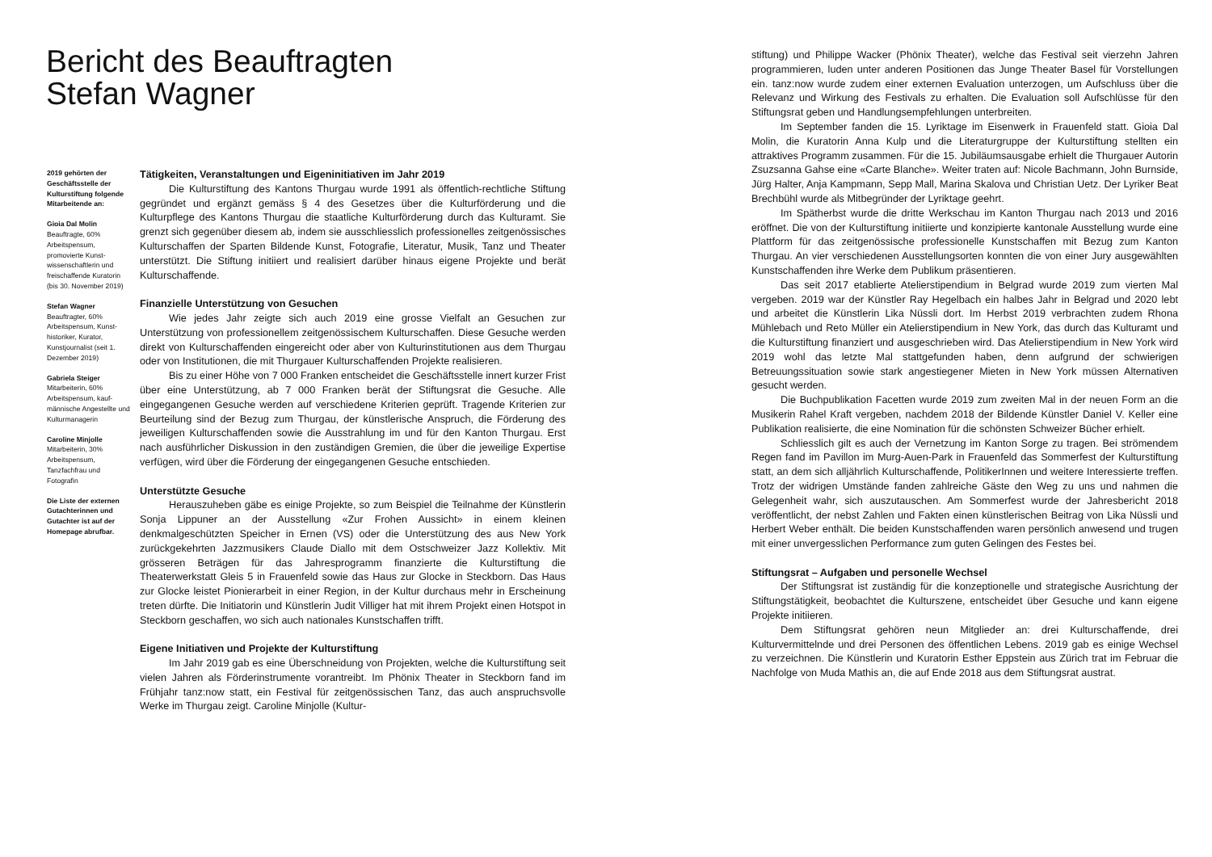Bericht des Beauftragten
Stefan Wagner
2019 gehörten der Geschäftsstelle der Kulturstiftung folgende Mitarbei­tende an:
Gioia Dal Molin
Beauftragte, 60% Arbeitspensum, promovierte Kunst­wissenschaftlerin und freischaffende Kuratorin (bis 30. November 2019)
Stefan Wagner
Beauftragter, 60% Arbeitspensum, Kunst­historiker, Kurator, Kunstjournalist (seit 1. Dezember 2019)
Gabriela Steiger
Mitarbeiterin, 60% Arbeitspensum, kauf­männische Angestellte und Kulturmanagerin
Caroline Minjolle
Mitarbeiterin, 30% Arbeitspensum, Tanzfachfrau und Fotografin
Die Liste der externen Gutachterinnen und Gutachter ist auf der Homepage abrufbar.
Tätigkeiten, Veranstaltungen und Eigeninitiativen im Jahr 2019
Die Kulturstiftung des Kantons Thurgau wurde 1991 als öffentlich-rechtliche Stiftung gegründet und ergänzt gemäss § 4 des Gesetzes über die Kulturförderung und die Kulturpflege des Kantons Thurgau die staatliche Kulturförderung durch das Kulturamt. Sie grenzt sich gegenüber diesem ab, indem sie ausschliesslich professionelles zeitgenössisches Kulturschaffen der Sparten Bildende Kunst, Fotografie, Literatur, Musik, Tanz und Theater unterstützt. Die Stiftung initiiert und realisiert darüber hinaus eigene Projekte und berät Kulturschaffende.
Finanzielle Unterstützung von Gesuchen
Wie jedes Jahr zeigte sich auch 2019 eine grosse Vielfalt an Gesuchen zur Unterstützung von professionellem zeitgenössischem Kulturschaffen. Diese Gesuche werden direkt von Kulturschaffenden eingereicht oder aber von Kulturinstitutionen aus dem Thurgau oder von Institutionen, die mit Thurgauer Kulturschaffenden Projekte realisieren.
Bis zu einer Höhe von 7 000 Franken entscheidet die Geschäftsstelle innert kurzer Frist über eine Unterstützung, ab 7 000 Franken berät der Stiftungsrat die Gesuche. Alle eingegangenen Gesuche werden auf verschiedene Kriterien geprüft. Tragende Kriterien zur Beurteilung sind der Bezug zum Thurgau, der künstlerische Anspruch, die Förderung des jeweiligen Kulturschaffenden sowie die Ausstrahlung im und für den Kanton Thurgau. Erst nach ausführlicher Diskussion in den zuständigen Gremien, die über die jeweilige Expertise verfügen, wird über die Förderung der eingegangenen Gesuche entschieden.
Unterstützte Gesuche
Herauszuheben gäbe es einige Projekte, so zum Beispiel die Teilnahme der Künstlerin Sonja Lippuner an der Ausstellung «Zur Frohen Aussicht» in einem kleinen denkmalgeschützten Speicher in Ernen (VS) oder die Unterstützung des aus New York zurückgekehrten Jazzmusikers Claude Diallo mit dem Ostschweizer Jazz Kollektiv. Mit grösseren Beträgen für das Jahresprogramm finanzierte die Kulturstiftung die Theaterwerkstatt Gleis 5 in Frauenfeld sowie das Haus zur Glocke in Steckborn. Das Haus zur Glocke leistet Pionierarbeit in einer Region, in der Kultur durchaus mehr in Erscheinung treten dürfte. Die Initiatorin und Künstlerin Judit Villiger hat mit ihrem Projekt einen Hotspot in Steckborn geschaffen, wo sich auch nationales Kunstschaffen trifft.
Eigene Initiativen und Projekte der Kulturstiftung
Im Jahr 2019 gab es eine Überschneidung von Projekten, welche die Kulturstiftung seit vielen Jahren als Förderinstrumente vorantreibt. Im Phönix Theater in Steckborn fand im Frühjahr tanz:now statt, ein Festival für zeitgenössischen Tanz, das auch anspruchsvolle Werke im Thurgau zeigt. Caroline Minjolle (Kultur-
stiftung) und Philippe Wacker (Phönix Theater), welche das Festival seit vierzehn Jahren programmieren, luden unter anderen Positionen das Junge Theater Basel für Vorstellungen ein. tanz:now wurde zudem einer externen Evaluation unterzogen, um Aufschluss über die Relevanz und Wirkung des Festivals zu erhalten. Die Evaluation soll Aufschlüsse für den Stiftungsrat geben und Handlungsempfehlungen unterbreiten.
Im September fanden die 15. Lyriktage im Eisenwerk in Frauenfeld statt. Gioia Dal Molin, die Kuratorin Anna Kulp und die Literaturgruppe der Kulturstiftung stellten ein attraktives Programm zusammen. Für die 15. Jubiläumsausgabe erhielt die Thurgauer Autorin Zsuzsanna Gahse eine «Carte Blanche». Weiter traten auf: Nicole Bachmann, John Burnside, Jürg Halter, Anja Kampmann, Sepp Mall, Marina Skalova und Christian Uetz. Der Lyriker Beat Brechbühl wurde als Mitbegründer der Lyriktage geehrt.
Im Spätherbst wurde die dritte Werkschau im Kanton Thurgau nach 2013 und 2016 eröffnet. Die von der Kulturstiftung initiierte und konzipierte kantonale Ausstellung wurde eine Plattform für das zeitgenössische professionelle Kunstschaffen mit Bezug zum Kanton Thurgau. An vier verschiedenen Ausstellungsorten konnten die von einer Jury ausgewählten Kunstschaffenden ihre Werke dem Publikum präsentieren.
Das seit 2017 etablierte Atelierstipendium in Belgrad wurde 2019 zum vierten Mal vergeben. 2019 war der Künstler Ray Hegelbach ein halbes Jahr in Belgrad und 2020 lebt und arbeitet die Künstlerin Lika Nüssli dort. Im Herbst 2019 verbrachten zudem Rhona Mühlebach und Reto Müller ein Atelierstipendium in New York, das durch das Kulturamt und die Kulturstiftung finanziert und ausgeschrieben wird. Das Atelierstipendium in New York wird 2019 wohl das letzte Mal stattgefunden haben, denn aufgrund der schwierigen Betreuungssituation sowie stark angestiegener Mieten in New York müssen Alternativen gesucht werden.
Die Buchpublikation Facetten wurde 2019 zum zweiten Mal in der neuen Form an die Musikerin Rahel Kraft vergeben, nachdem 2018 der Bildende Künstler Daniel V. Keller eine Publikation realisierte, die eine Nomination für die schönsten Schweizer Bücher erhielt.
Schliesslich gilt es auch der Vernetzung im Kanton Sorge zu tragen. Bei strömendem Regen fand im Pavillon im Murg-Auen-Park in Frauenfeld das Sommerfest der Kulturstiftung statt, an dem sich alljährlich Kulturschaffende, PolitikerInnen und weitere Interessierte treffen. Trotz der widrigen Umstände fanden zahlreiche Gäste den Weg zu uns und nahmen die Gelegenheit wahr, sich auszutauschen. Am Sommerfest wurde der Jahresbericht 2018 veröffentlicht, der nebst Zahlen und Fakten einen künstlerischen Beitrag von Lika Nüssli und Herbert Weber enthält. Die beiden Kunstschaffenden waren persönlich anwesend und trugen mit einer unvergesslichen Performance zum guten Gelingen des Festes bei.
Stiftungsrat – Aufgaben und personelle Wechsel
Der Stiftungsrat ist zuständig für die konzeptionelle und strategische Ausrichtung der Stiftungstätigkeit, beobachtet die Kulturszene, entscheidet über Gesuche und kann eigene Projekte initiieren.
Dem Stiftungsrat gehören neun Mitglieder an: drei Kulturschaffende, drei Kulturvermittelnde und drei Personen des öffentlichen Lebens. 2019 gab es einige Wechsel zu verzeichnen. Die Künstlerin und Kuratorin Esther Eppstein aus Zürich trat im Februar die Nachfolge von Muda Mathis an, die auf Ende 2018 aus dem Stiftungsrat austrat.